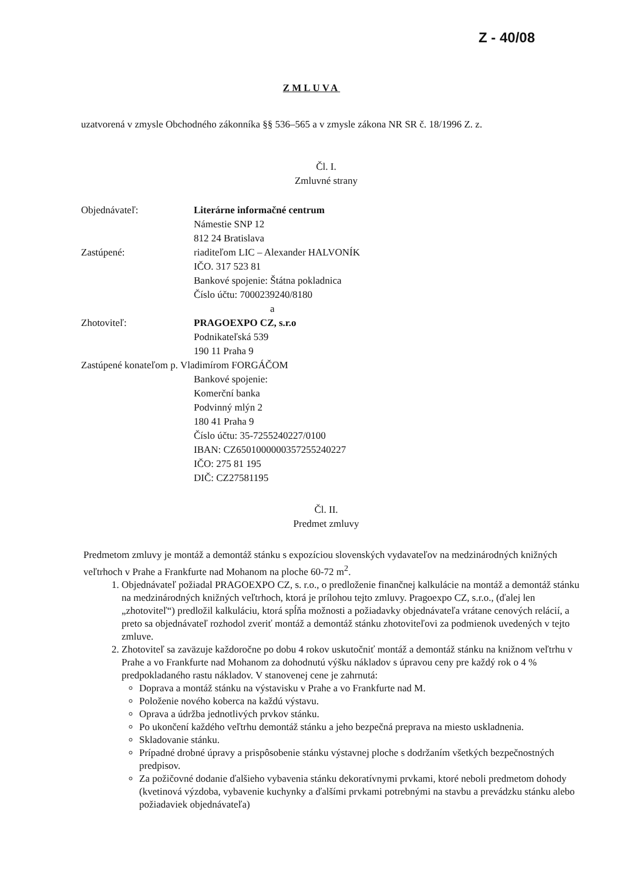Z - 40/08
ZMLUVA
uzatvorená v zmysle Obchodného zákonníka §§ 536–565 a v zmysle zákona NR SR č. 18/1996 Z. z.
Čl. I.
Zmluvné strany
Objednávateľ: Literárne informačné centrum
Námestie SNP 12
812 24 Bratislava
Zastúpené: riaditeľom LIC – Alexander HALVONÍK
IČO. 317 523 81
Bankové spojenie: Štátna pokladnica
Číslo účtu: 7000239240/8180
a
Zhotoviteľ: PRAGOEXPO CZ, s.r.o
Podnikateľská 539
190 11 Praha 9
Zastúpené konateľom p. Vladimírom FORGÁČOM
Bankové spojenie:
Komerční banka
Podvinný mlýn 2
180 41 Praha 9
Číslo účtu: 35-7255240227/0100
IBAN: CZ6501000000357255240227
IČO: 275 81 195
DIČ: CZ27581195
Čl. II.
Predmet zmluvy
Predmetom zmluvy je montáž a demontáž stánku s expozíciou slovenských vydavateľov na medzinárodných knižných veľtrhoch v Prahe a Frankfurte nad Mohanom na ploche 60-72 m<sup>2</sup>.
1. Objednávateľ požiadal PRAGOEXPO CZ, s. r.o., o predloženie finančnej kalkulácie na montáž a demontáž stánku na medzinárodných knižných veľtrhoch, ktorá je prílohou tejto zmluvy. Pragoexpo CZ, s.r.o., (ďalej len „zhotoviteľ“) predložil kalkuláciu, ktorá spĺňa možnosti a požiadavky objednávateľa vrátane cenových relácií, a preto sa objednávateľ rozhodol zveriť montáž a demontáž stánku zhotoviteľovi za podmienok uvedených v tejto zmluve.
2. Zhotoviteľ sa zaväzuje každoročne po dobu 4 rokov uskutočniť montáž a demontáž stánku na knižnom veľtrhu v Prahe a vo Frankfurte nad Mohanom za dohodnutú výšku nákladov s úpravou ceny pre každý rok o 4 % predpokladaného rastu nákladov. V stanovenej cene je zahrnutá:
Doprava a montáž stánku na výstavisku v Prahe a vo Frankfurte nad M.
Položenie nového koberca na každú výstavu.
Oprava a údržba jednotlivých prvkov stánku.
Po ukončení každého veľtrhu demontáž stánku a jeho bezpečná preprava na miesto uskladnenia.
Skladovanie stánku.
Prípadné drobné úpravy a prispôsobenie stánku výstavnej ploche s dodržaním všetkých bezpečnostných predpisov.
Za požičovné dodanie ďalšieho vybavenia stánku dekoratívnymi prvkami, ktoré neboli predmetom dohody (kvetinová výzdoba, vybavenie kuchynky a ďalšími prvkami potrebnými na stavbu a prevádzku stánku alebo požiadaviek objednávateľa)